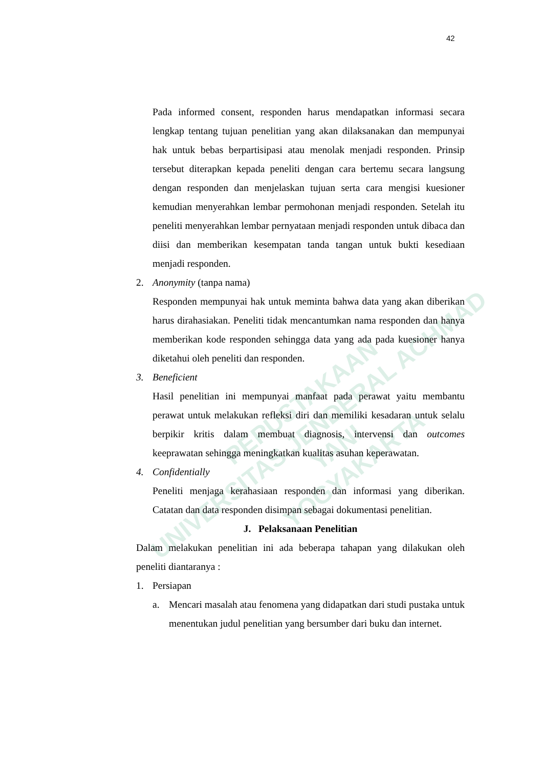PEPUSTAKAAN
UNIVERSITAS JENDERAL ACHMAD YANI
YOGYAKARTA
42
Pada informed consent, responden harus mendapatkan informasi secara lengkap tentang tujuan penelitian yang akan dilaksanakan dan mempunyai hak untuk bebas berpartisipasi atau menolak menjadi responden. Prinsip tersebut diterapkan kepada peneliti dengan cara bertemu secara langsung dengan responden dan menjelaskan tujuan serta cara mengisi kuesioner kemudian menyerahkan lembar permohonan menjadi responden. Setelah itu peneliti menyerahkan lembar pernyataan menjadi responden untuk dibaca dan diisi dan memberikan kesempatan tanda tangan untuk bukti kesediaan menjadi responden.
2. Anonymity (tanpa nama)
Responden mempunyai hak untuk meminta bahwa data yang akan diberikan harus dirahasiakan. Peneliti tidak mencantumkan nama responden dan hanya memberikan kode responden sehingga data yang ada pada kuesioner hanya diketahui oleh peneliti dan responden.
3. Beneficient
Hasil penelitian ini mempunyai manfaat pada perawat yaitu membantu perawat untuk melakukan refleksi diri dan memiliki kesadaran untuk selalu berpikir kritis dalam membuat diagnosis, intervensi dan outcomes keeprawatan sehingga meningkatkan kualitas asuhan keperawatan.
4. Confidentially
Peneliti menjaga kerahasiaan responden dan informasi yang diberikan. Catatan dan data responden disimpan sebagai dokumentasi penelitian.
J. Pelaksanaan Penelitian
Dalam melakukan penelitian ini ada beberapa tahapan yang dilakukan oleh peneliti diantaranya :
1. Persiapan
a. Mencari masalah atau fenomena yang didapatkan dari studi pustaka untuk menentukan judul penelitian yang bersumber dari buku dan internet.